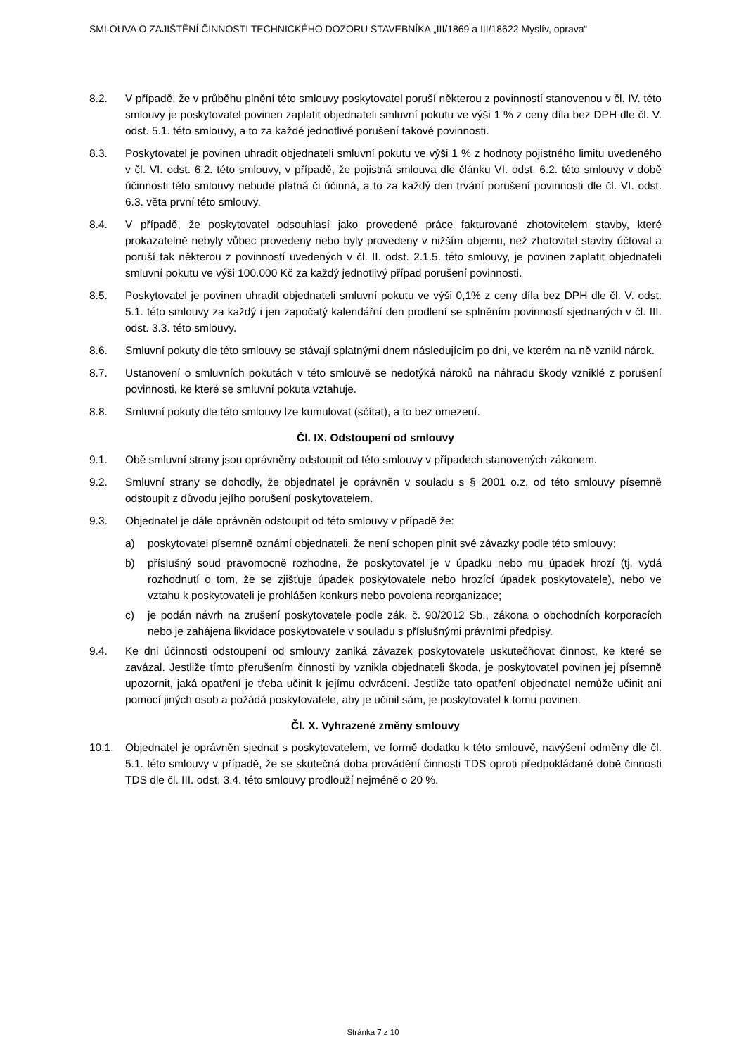SMLOUVA O ZAJIŠTĚNÍ ČINNOSTI TECHNICKÉHO DOZORU STAVEBNÍKA „III/1869 a III/18622 Myslív, oprava“
8.2. V případě, že v průběhu plnění této smlouvy poskytovatel poruší některou z povinností stanovenou v čl. IV. této smlouvy je poskytovatel povinen zaplatit objednateli smluvní pokutu ve výši 1 % z ceny díla bez DPH dle čl. V. odst. 5.1. této smlouvy, a to za každé jednotlivé porušení takové povinnosti.
8.3. Poskytovatel je povinen uhradit objednateli smluvní pokutu ve výši 1 % z hodnoty pojistného limitu uvedeného v čl. VI. odst. 6.2. této smlouvy, v případě, že pojistná smlouva dle článku VI. odst. 6.2. této smlouvy v době účinnosti této smlouvy nebude platná či účinná, a to za každý den trvání porušení povinnosti dle čl. VI. odst. 6.3. věta první této smlouvy.
8.4. V případě, že poskytovatel odsouhlasí jako provedené práce fakturované zhotovitelem stavby, které prokazatelně nebyly vůbec provedeny nebo byly provedeny v nižším objemu, než zhotovitel stavby účtoval a poruší tak některou z povinností uvedených v čl. II. odst. 2.1.5. této smlouvy, je povinen zaplatit objednateli smluvní pokutu ve výši 100.000 Kč za každý jednotlivý případ porušení povinnosti.
8.5. Poskytovatel je povinen uhradit objednateli smluvní pokutu ve výši 0,1% z ceny díla bez DPH dle čl. V. odst. 5.1. této smlouvy za každý i jen započatý kalendářní den prodlení se splněním povinností sjednaných v čl. III. odst. 3.3. této smlouvy.
8.6. Smluvní pokuty dle této smlouvy se stávají splatnými dnem následujícím po dni, ve kterém na ně vznikl nárok.
8.7. Ustanovení o smluvních pokutách v této smlouvě se nedotýká nároků na náhradu škody vzniklé z porušení povinnosti, ke které se smluvní pokuta vztahuje.
8.8. Smluvní pokuty dle této smlouvy lze kumulovat (sčítat), a to bez omezení.
Čl. IX. Odstoupení od smlouvy
9.1. Obě smluvní strany jsou oprávněny odstoupit od této smlouvy v případech stanovených zákonem.
9.2. Smluvní strany se dohodly, že objednatel je oprávněn v souladu s § 2001 o.z. od této smlouvy písemně odstoupit z důvodu jejího porušení poskytovatelem.
9.3. Objednatel je dále oprávněn odstoupit od této smlouvy v případě že:
a) poskytovatel písemně oznámí objednateli, že není schopen plnit své závazky podle této smlouvy;
b) příslušný soud pravomocně rozhodne, že poskytovatel je v úpadku nebo mu úpadek hrozí (tj. vydá rozhodnutí o tom, že se zjišťuje úpadek poskytovatele nebo hrozící úpadek poskytovatele), nebo ve vztahu k poskytovateli je prohlášen konkurs nebo povolena reorganizace;
c) je podán návrh na zrušení poskytovatele podle zák. č. 90/2012 Sb., zákona o obchodních korporacích nebo je zahájena likvidace poskytovatele v souladu s příslušnými právními předpisy.
9.4. Ke dni účinnosti odstoupení od smlouvy zaniká závazek poskytovatele uskutečňovat činnost, ke které se zavázal. Jestliže tímto přerušením činnosti by vznikla objednateli škoda, je poskytovatel povinen jej písemně upozornit, jaká opatření je třeba učinit k jejímu odvrácení. Jestliže tato opatření objednatel nemůže učinit ani pomocí jiných osob a požádá poskytovatele, aby je učinil sám, je poskytovatel k tomu povinen.
Čl. X. Vyhrazené změny smlouvy
10.1. Objednatel je oprávněn sjednat s poskytovatelem, ve formě dodatku k této smlouvě, navýšení odměny dle čl. 5.1. této smlouvy v případě, že se skutečná doba provádění činnosti TDS oproti předpokládané době činnosti TDS dle čl. III. odst. 3.4. této smlouvy prodlouží nejméně o 20 %.
Stránka 7 z 10